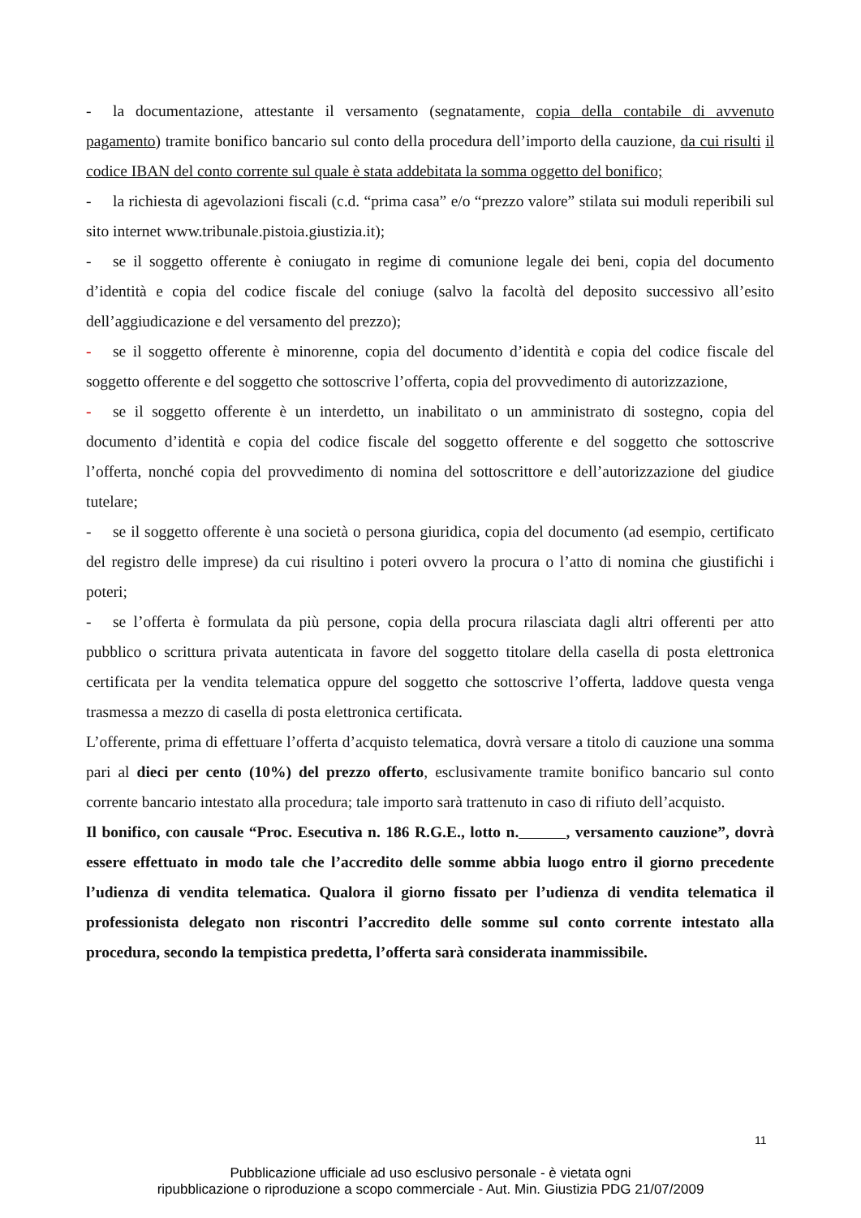- la documentazione, attestante il versamento (segnatamente, copia della contabile di avvenuto pagamento) tramite bonifico bancario sul conto della procedura dell’importo della cauzione, da cui risulti il codice IBAN del conto corrente sul quale è stata addebitata la somma oggetto del bonifico;
- la richiesta di agevolazioni fiscali (c.d. “prima casa” e/o “prezzo valore” stilata sui moduli reperibili sul sito internet www.tribunale.pistoia.giustizia.it);
- se il soggetto offerente è coniugato in regime di comunione legale dei beni, copia del documento d’identità e copia del codice fiscale del coniuge (salvo la facoltà del deposito successivo all’esito dell’aggiudicazione e del versamento del prezzo);
- se il soggetto offerente è minorenne, copia del documento d’identità e copia del codice fiscale del soggetto offerente e del soggetto che sottoscrive l’offerta, copia del provvedimento di autorizzazione,
- se il soggetto offerente è un interdetto, un inabilitato o un amministrato di sostegno, copia del documento d’identità e copia del codice fiscale del soggetto offerente e del soggetto che sottoscrive l’offerta, nonché copia del provvedimento di nomina del sottoscrittore e dell’autorizzazione del giudice tutelare;
- se il soggetto offerente è una società o persona giuridica, copia del documento (ad esempio, certificato del registro delle imprese) da cui risultino i poteri ovvero la procura o l’atto di nomina che giustifichi i poteri;
- se l’offerta è formulata da più persone, copia della procura rilasciata dagli altri offerenti per atto pubblico o scrittura privata autenticata in favore del soggetto titolare della casella di posta elettronica certificata per la vendita telematica oppure del soggetto che sottoscrive l’offerta, laddove questa venga trasmessa a mezzo di casella di posta elettronica certificata.
L’offerente, prima di effettuare l’offerta d’acquisto telematica, dovrà versare a titolo di cauzione una somma pari al dieci per cento (10%) del prezzo offerto, esclusivamente tramite bonifico bancario sul conto corrente bancario intestato alla procedura; tale importo sarà trattenuto in caso di rifiuto dell’acquisto.
Il bonifico, con causale “Proc. Esecutiva n. 186 R.G.E., lotto n. , versamento cauzione”, dovrà essere effettuato in modo tale che l’accredito delle somme abbia luogo entro il giorno precedente l’udienza di vendita telematica. Qualora il giorno fissato per l’udienza di vendita telematica il professionista delegato non riscontri l’accredito delle somme sul conto corrente intestato alla procedura, secondo la tempistica predetta, l’offerta sarà considerata inammissibile.
11
Pubblicazione ufficiale ad uso esclusivo personale - è vietata ogni
ripubblicazione o riproduzione a scopo commerciale - Aut. Min. Giustizia PDG 21/07/2009